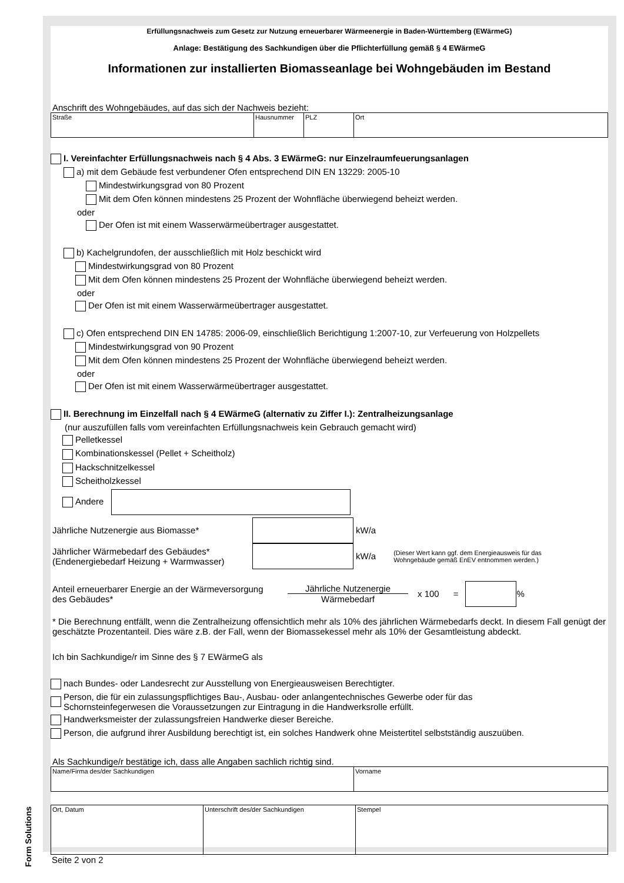Form Solutions
Erfüllungsnachweis zum Gesetz zur Nutzung erneuerbarer Wärmeenergie in Baden-Württemberg (EWärmeG)
Anlage: Bestätigung des Sachkundigen über die Pflichterfüllung gemäß § 4 EWärmeG
Informationen zur installierten Biomasseanlage bei Wohngebäuden im Bestand
Anschrift des Wohngebäudes, auf das sich der Nachweis bezieht:
| Straße | Hausnummer | PLZ | Ort |
I. Vereinfachter Erfüllungsnachweis nach § 4 Abs. 3 EWärmeG: nur Einzelraumfeuerungsanlagen
a) mit dem Gebäude fest verbundener Ofen entsprechend DIN EN 13229: 2005-10
Mindestwirkungsgrad von 80 Prozent
Mit dem Ofen können mindestens 25 Prozent der Wohnfläche überwiegend beheizt werden.
oder
Der Ofen ist mit einem Wasserwärmeübertrager ausgestattet.
b) Kachelgrundofen, der ausschließlich mit Holz beschickt wird
Mindestwirkungsgrad von 80 Prozent
Mit dem Ofen können mindestens 25 Prozent der Wohnfläche überwiegend beheizt werden.
oder
Der Ofen ist mit einem Wasserwärmeübertrager ausgestattet.
c) Ofen entsprechend DIN EN 14785: 2006-09, einschließlich Berichtigung 1:2007-10, zur Verfeuerung von Holzpellets
Mindestwirkungsgrad von 90 Prozent
Mit dem Ofen können mindestens 25 Prozent der Wohnfläche überwiegend beheizt werden.
oder
Der Ofen ist mit einem Wasserwärmeübertrager ausgestattet.
II. Berechnung im Einzelfall nach § 4 EWärmeG (alternativ zu Ziffer I.): Zentralheizungsanlage
(nur auszufüllen falls vom vereinfachten Erfüllungsnachweis kein Gebrauch gemacht wird)
Pelletkessel
Kombinationskessel (Pellet + Scheitholz)
Hackschnitzelkessel
Scheitholzkessel
Andere
Jährliche Nutzenergie aus Biomasse* kW/a
Jährlicher Wärmebedarf des Gebäudes*
(Endenergiebedarf Heizung + Warmwasser)
kW/a (Dieser Wert kann ggf. dem Energieausweis für das
Wohngebäude gemäß EnEV entnommen werden.)
Anteil erneuerbarer Energie an der Wärmeversorgung
des Gebäudes*
Jährliche Nutzenergie
Wärmebedarf
x 100 = %
* Die Berechnung entfällt, wenn die Zentralheizung offensichtlich mehr als 10% des jährlichen Wärmebedarfs deckt. In diesem Fall genügt der geschätzte Prozentanteil. Dies wäre z.B. der Fall, wenn der Biomassekessel mehr als 10% der Gesamtleistung abdeckt.
Ich bin Sachkundige/r im Sinne des § 7 EWärmeG als
nach Bundes- oder Landesrecht zur Ausstellung von Energieausweisen Berechtigter.
Person, die für ein zulassungspflichtiges Bau-, Ausbau- oder anlangentechnisches Gewerbe oder für das
Schornsteinfegerwesen die Voraussetzungen zur Eintragung in die Handwerksrolle erfüllt.
Handwerksmeister der zulassungsfreien Handwerke dieser Bereiche.
Person, die aufgrund ihrer Ausbildung berechtigt ist, ein solches Handwerk ohne Meistertitel selbstständig auszuüben.
Als Sachkundige/r bestätige ich, dass alle Angaben sachlich richtig sind.
| Name/Firma des/der Sachkundigen | Vorname |
| Ort, Datum | Unterschrift des/der Sachkundigen | Stempel |
Seite 2 von 2